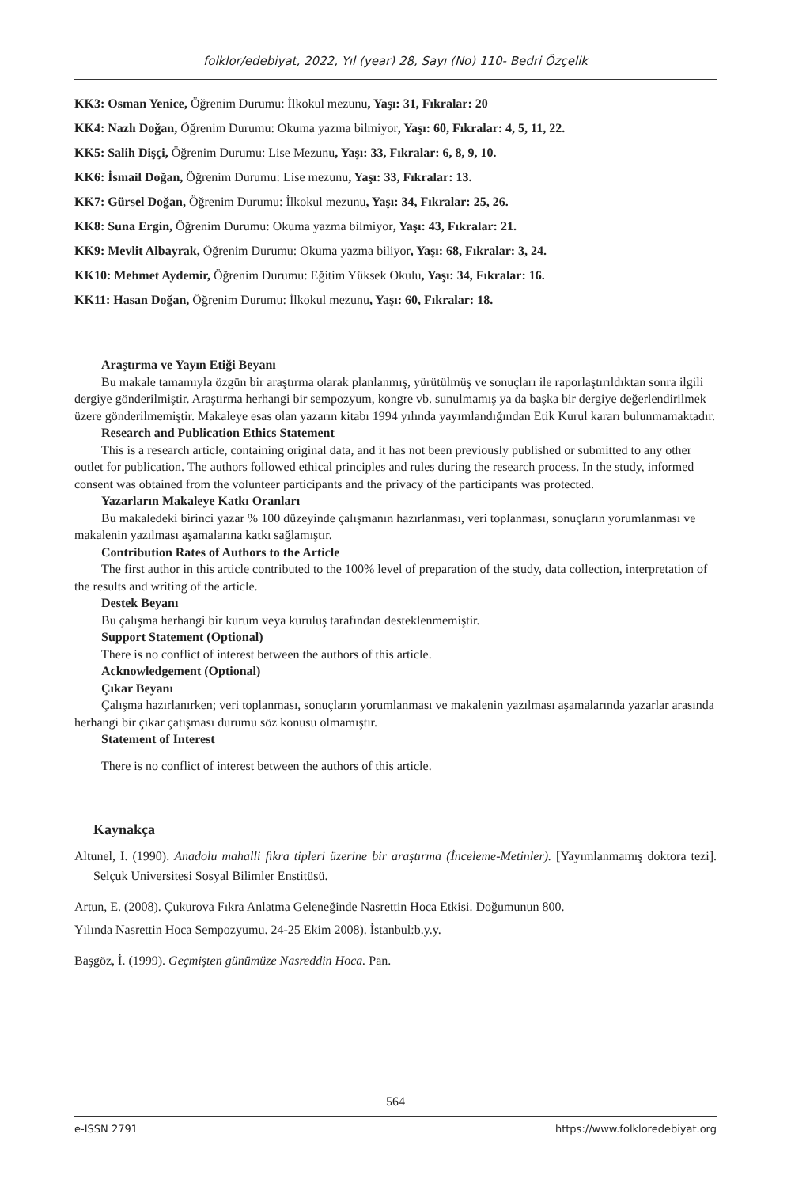folklor/edebiyat, 2022, Yıl (year) 28, Sayı (No) 110- Bedri Özçelik
KK3: Osman Yenice, Öğrenim Durumu: İlkokul mezunu, Yaşı: 31, Fıkralar: 20
KK4: Nazlı Doğan, Öğrenim Durumu: Okuma yazma bilmiyor, Yaşı: 60, Fıkralar: 4, 5, 11, 22.
KK5: Salih Dişçi, Öğrenim Durumu: Lise Mezunu, Yaşı: 33, Fıkralar: 6, 8, 9, 10.
KK6: İsmail Doğan, Öğrenim Durumu: Lise mezunu, Yaşı: 33, Fıkralar: 13.
KK7: Gürsel Doğan, Öğrenim Durumu: İlkokul mezunu, Yaşı: 34, Fıkralar: 25, 26.
KK8: Suna Ergin, Öğrenim Durumu: Okuma yazma bilmiyor, Yaşı: 43, Fıkralar: 21.
KK9: Mevlit Albayrak, Öğrenim Durumu: Okuma yazma biliyor, Yaşı: 68, Fıkralar: 3, 24.
KK10: Mehmet Aydemir, Öğrenim Durumu: Eğitim Yüksek Okulu, Yaşı: 34, Fıkralar: 16.
KK11: Hasan Doğan, Öğrenim Durumu: İlkokul mezunu, Yaşı: 60, Fıkralar: 18.
Araştırma ve Yayın Etiği Beyanı
Bu makale tamamıyla özgün bir araştırma olarak planlanmış, yürütülmüş ve sonuçları ile raporlaştırıldıktan sonra ilgili dergiye gönderilmiştir. Araştırma herhangi bir sempozyum, kongre vb. sunulmamış ya da başka bir dergiye değerlendirilmek üzere gönderilmemiştir. Makaleye esas olan yazarın kitabı 1994 yılında yayımlandığından Etik Kurul kararı bulunmamaktadır.
Research and Publication Ethics Statement
This is a research article, containing original data, and it has not been previously published or submitted to any other outlet for publication. The authors followed ethical principles and rules during the research process. In the study, informed consent was obtained from the volunteer participants and the privacy of the participants was protected.
Yazarların Makaleye Katkı Oranları
Bu makaledeki birinci yazar % 100 düzeyinde çalışmanın hazırlanması, veri toplanması, sonuçların yorumlanması ve makalenin yazılması aşamalarına katkı sağlamıştır.
Contribution Rates of Authors to the Article
The first author in this article contributed to the 100% level of preparation of the study, data collection, interpretation of the results and writing of the article.
Destek Beyanı
Bu çalışma herhangi bir kurum veya kuruluş tarafından desteklenmemiştir.
Support Statement (Optional)
There is no conflict of interest between the authors of this article.
Acknowledgement (Optional)
Çıkar Beyanı
Çalışma hazırlanırken; veri toplanması, sonuçların yorumlanması ve makalenin yazılması aşamalarında yazarlar arasında herhangi bir çıkar çatışması durumu söz konusu olmamıştır.
Statement of Interest
There is no conflict of interest between the authors of this article.
Kaynakça
Altunel, I. (1990). Anadolu mahalli fıkra tipleri üzerine bir araştırma (İnceleme-Metinler). [Yayımlanmamış doktora tezi]. Selçuk Universitesi Sosyal Bilimler Enstitüsü.
Artun, E. (2008). Çukurova Fıkra Anlatma Geleneğinde Nasrettin Hoca Etkisi. Doğumunun 800.
Yılında Nasrettin Hoca Sempozyumu. 24-25 Ekim 2008). İstanbul:b.y.y.
Başgöz, İ. (1999). Geçmişten günümüze Nasreddin Hoca. Pan.
564
e-ISSN 2791 https://www.folkloredebiyat.org